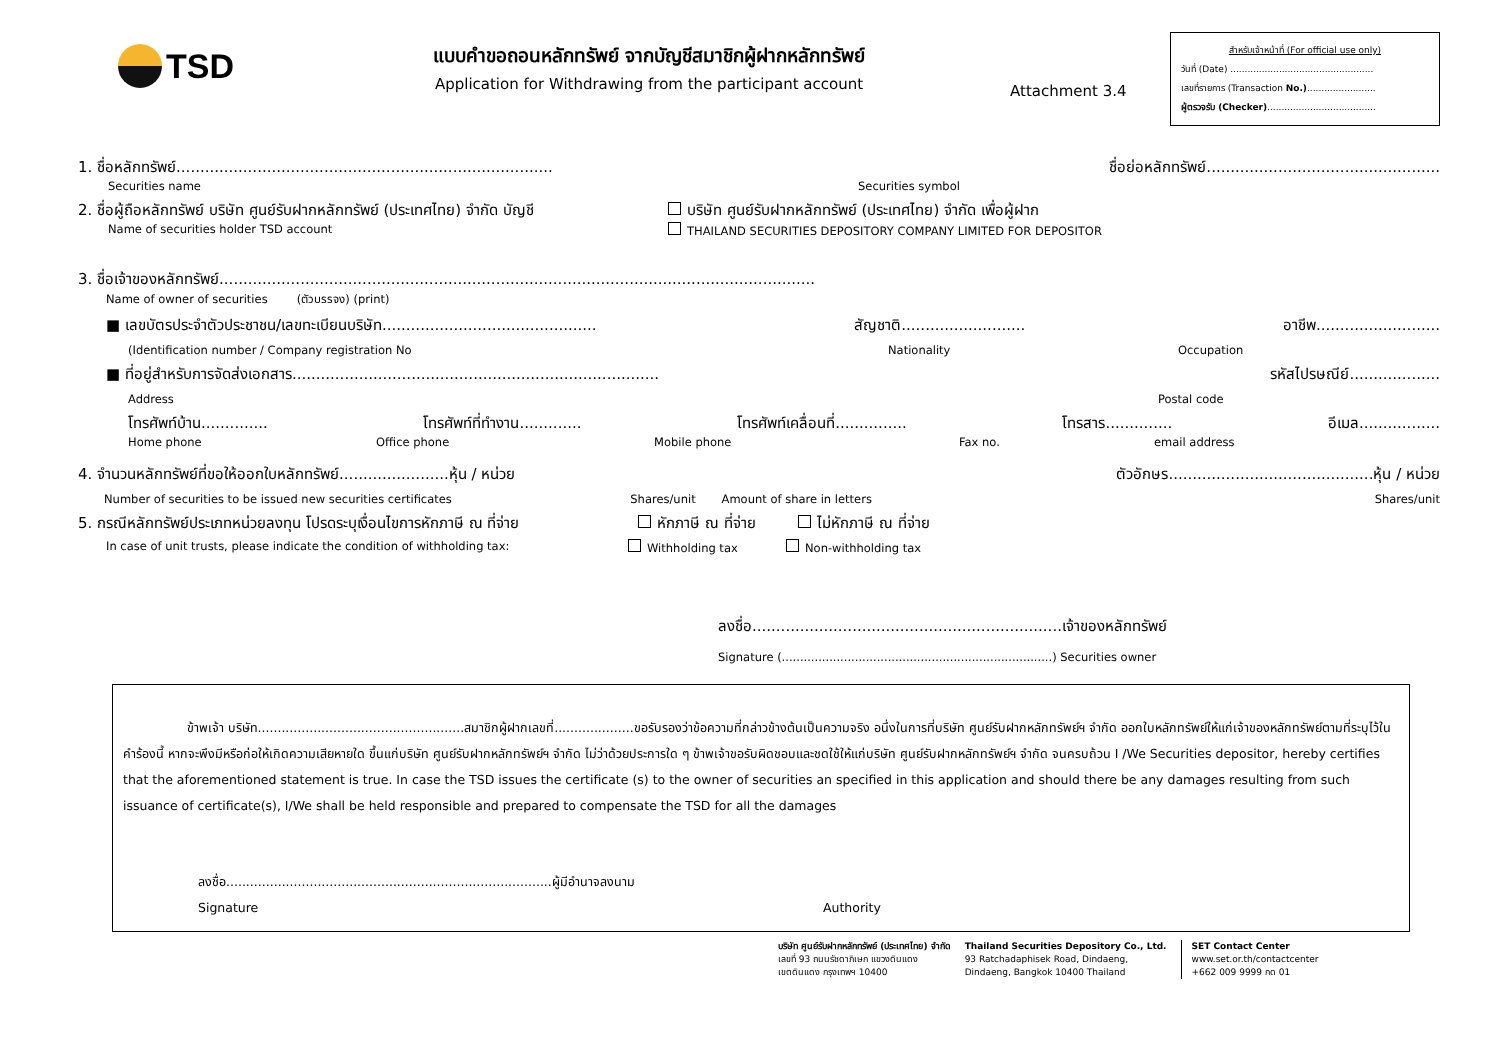TSD
แบบคำขอถอนหลักทรัพย์ จากบัญชีสมาชิกผู้ฝากหลักทรัพย์
Application for Withdrawing from the participant account
Attachment 3.4
สำหรับเจ้าหน้าที่ (For official use only)
วันที่ (Date) ..................................................
เลขที่รายการ (Transaction No.)........................
ผู้ตรวจรับ (Checker)......................................
1. ชื่อหลักทรัพย์............................................................................... ชื่อย่อหลักทรัพย์.................................................
Securities name Securities symbol
2. ชื่อผู้ถือหลักทรัพย์ บริษัท ศูนย์รับฝากหลักทรัพย์ (ประเทศไทย) จำกัด บัญชี บริษัท ศูนย์รับฝากหลักทรัพย์ (ประเทศไทย) จำกัด เพื่อผู้ฝาก
Name of securities holder TSD account THAILAND SECURITIES DEPOSITORY COMPANY LIMITED FOR DEPOSITOR
3. ชื่อเจ้าของหลักทรัพย์.............................................................................................................................
Name of owner of securities (ตัวบรรจง) (print)
■ เลขบัตรประจำตัวประชาชน/เลขทะเบียนบริษัท............................................. สัญชาติ.......................... อาชีพ..........................
(Identification number / Company registration No Nationality Occupation
■ ที่อยู่สำหรับการจัดส่งเอกสาร............................................................................. รหัสไปรษณีย์...................
Address Postal code
โทรศัพท์บ้าน.............. โทรศัพท์ที่ทำงาน............. โทรศัพท์เคลื่อนที่............... โทรสาร.............. อีเมล.................
Home phone Office phone Mobile phone Fax no. email address
4. จำนวนหลักทรัพย์ที่ขอให้ออกใบหลักทรัพย์.......................หุ้น / หน่วย ตัวอักษร...........................................หุ้น / หน่วย
Number of securities to be issued new securities certificates Shares/unit Amount of share in letters Shares/unit
5. กรณีหลักทรัพย์ประเภทหน่วยลงทุน โปรดระบุเงื่อนไขการหักภาษี ณ ที่จ่าย หักภาษี ณ ที่จ่าย ไม่หักภาษี ณ ที่จ่าย
In case of unit trusts, please indicate the condition of withholding tax: Withholding tax Non-withholding tax
ลงชื่อ.................................................................เจ้าของหลักทรัพย์
Signature (..........................................................................) Securities owner
ข้าพเจ้า บริษัท....................................................สมาชิกผู้ฝากเลขที่....................ขอรับรองว่าข้อความที่กล่าวข้างต้นเป็นความจริง อนึ่งในการที่บริษัท ศูนย์รับฝากหลักทรัพย์ฯ จำกัด ออกใบหลักทรัพย์ให้แก่เจ้าของหลักทรัพย์ตามที่ระบุไว้ในคำร้องนี้ หากจะพึงมีหรือก่อให้เกิดความเสียหายใด ขึ้นแก่บริษัท ศูนย์รับฝากหลักทรัพย์ฯ จำกัด ไม่ว่าด้วยประการใด ๆ ข้าพเจ้าขอรับผิดชอบและชดใช้ให้แก่บริษัท ศูนย์รับฝากหลักทรัพย์ฯ จำกัด จนครบถ้วน I /We Securities depositor, hereby certifies that the aforementioned statement is true. In case the TSD issues the certificate (s) to the owner of securities an specified in this application and should there be any damages resulting from such issuance of certificate(s), I/We shall be held responsible and prepared to compensate the TSD for all the damages
ลงชื่อ..................................................................................ผู้มีอำนาจลงนาม
Signature Authority
บริษัท ศูนย์รับฝากหลักทรัพย์ (ประเทศไทย) จำกัด
เลขที่ 93 ถนนรัชดาภิเษก แขวงดินแดง
เขตดินแดง กรุงเทพฯ 10400
Thailand Securities Depository Co., Ltd.
93 Ratchadaphisek Road, Dindaeng,
Dindaeng, Bangkok 10400 Thailand
SET Contact Center
www.set.or.th/contactcenter
+662 009 9999 กด 01